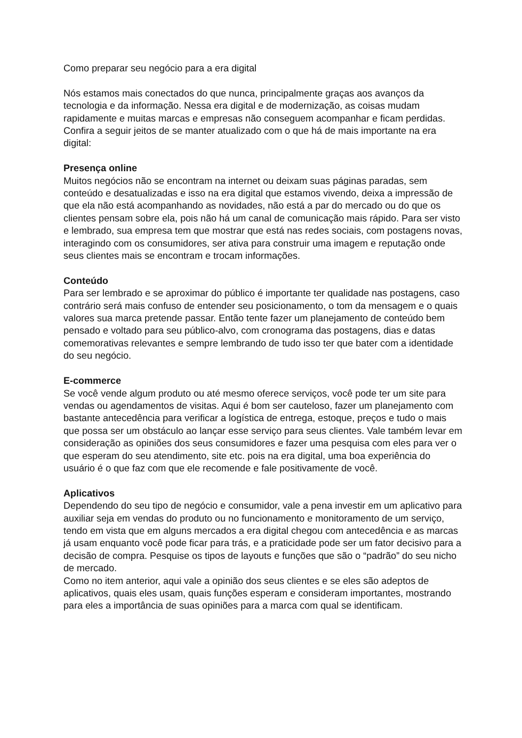Como preparar seu negócio para a era digital
Nós estamos mais conectados do que nunca, principalmente graças aos avanços da tecnologia e da informação. Nessa era digital e de modernização, as coisas mudam rapidamente e muitas marcas e empresas não conseguem acompanhar e ficam perdidas. Confira a seguir jeitos de se manter atualizado com o que há de mais importante na era digital:
Presença online
Muitos negócios não se encontram na internet ou deixam suas páginas paradas, sem conteúdo e desatualizadas e isso na era digital que estamos vivendo, deixa a impressão de que ela não está acompanhando as novidades, não está a par do mercado ou do que os clientes pensam sobre ela, pois não há um canal de comunicação mais rápido. Para ser visto e lembrado, sua empresa tem que mostrar que está nas redes sociais, com postagens novas, interagindo com os consumidores, ser ativa para construir uma imagem e reputação onde seus clientes mais se encontram e trocam informações.
Conteúdo
Para ser lembrado e se aproximar do público é importante ter qualidade nas postagens, caso contrário será mais confuso de entender seu posicionamento, o tom da mensagem e o quais valores sua marca pretende passar. Então tente fazer um planejamento de conteúdo bem pensado e voltado para seu público-alvo, com cronograma das postagens, dias e datas comemorativas relevantes e sempre lembrando de tudo isso ter que bater com a identidade do seu negócio.
E-commerce
Se você vende algum produto ou até mesmo oferece serviços, você pode ter um site para vendas ou agendamentos de visitas. Aqui é bom ser cauteloso, fazer um planejamento com bastante antecedência para verificar a logística de entrega, estoque, preços e tudo o mais que possa ser um obstáculo ao lançar esse serviço para seus clientes. Vale também levar em consideração as opiniões dos seus consumidores e fazer uma pesquisa com eles para ver o que esperam do seu atendimento, site etc. pois na era digital, uma boa experiência do usuário é o que faz com que ele recomende e fale positivamente de você.
Aplicativos
Dependendo do seu tipo de negócio e consumidor, vale a pena investir em um aplicativo para auxiliar seja em vendas do produto ou no funcionamento e monitoramento de um serviço, tendo em vista que em alguns mercados a era digital chegou com antecedência e as marcas já usam enquanto você pode ficar para trás, e a praticidade pode ser um fator decisivo para a decisão de compra. Pesquise os tipos de layouts e funções que são o “padrão” do seu nicho de mercado.
Como no item anterior, aqui vale a opinião dos seus clientes e se eles são adeptos de aplicativos, quais eles usam, quais funções esperam e consideram importantes, mostrando para eles a importância de suas opiniões para a marca com qual se identificam.